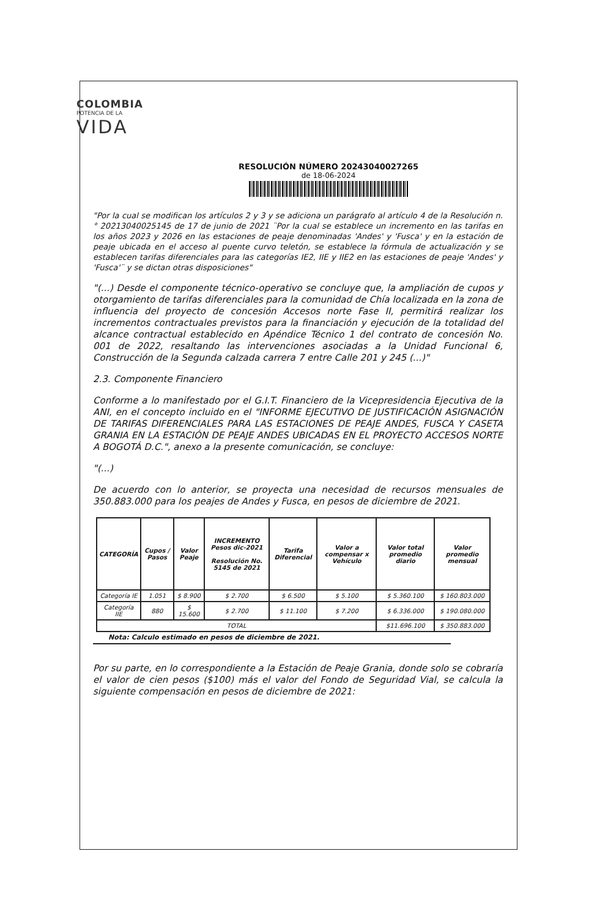COLOMBIA
POTENCIA DE LA
VIDA
RESOLUCIÓN NÚMERO 20243040027265
de 18-06-2024
"Por la cual se modifican los artículos 2 y 3 y se adiciona un parágrafo al artículo 4 de la Resolución n.° 20213040025145 de 17 de junio de 2021 ¨Por la cual se establece un incremento en las tarifas en los años 2023 y 2026 en las estaciones de peaje denominadas 'Andes' y 'Fusca' y en la estación de peaje ubicada en el acceso al puente curvo teletón, se establece la fórmula de actualización y se establecen tarifas diferenciales para las categorías IE2, IIE y IIE2 en las estaciones de peaje 'Andes' y 'Fusca'¨ y se dictan otras disposiciones"
"(...) Desde el componente técnico-operativo se concluye que, la ampliación de cupos y otorgamiento de tarifas diferenciales para la comunidad de Chía localizada en la zona de influencia del proyecto de concesión Accesos norte Fase II, permitirá realizar los incrementos contractuales previstos para la financiación y ejecución de la totalidad del alcance contractual establecido en Apéndice Técnico 1 del contrato de concesión No. 001 de 2022, resaltando las intervenciones asociadas a la Unidad Funcional 6, Construcción de la Segunda calzada carrera 7 entre Calle 201 y 245 (...)"
2.3. Componente Financiero
Conforme a lo manifestado por el G.I.T. Financiero de la Vicepresidencia Ejecutiva de la ANI, en el concepto incluido en el "INFORME EJECUTIVO DE JUSTIFICACIÓN ASIGNACIÓN DE TARIFAS DIFERENCIALES PARA LAS ESTACIONES DE PEAJE ANDES, FUSCA Y CASETA GRANIA EN LA ESTACIÓN DE PEAJE ANDES UBICADAS EN EL PROYECTO ACCESOS NORTE A BOGOTÁ D.C.", anexo a la presente comunicación, se concluye:
"(...)
De acuerdo con lo anterior, se proyecta una necesidad de recursos mensuales de 350.883.000 para los peajes de Andes y Fusca, en pesos de diciembre de 2021.
| CATEGORÍA | Cupos / Pasos | Valor Peaje | INCREMENTO Pesos dic-2021 Resolución No. 5145 de 2021 | Tarifa Diferencial | Valor a compensar x Vehículo | Valor total promedio diario | Valor promedio mensual |
| --- | --- | --- | --- | --- | --- | --- | --- |
| Categoría IE | 1.051 | $ 8.900 | $ 2.700 | $ 6.500 | $ 5.100 | $ 5.360.100 | $ 160.803.000 |
| Categoría IIE | 880 | $ 15.600 | $ 2.700 | $ 11.100 | $ 7.200 | $ 6.336.000 | $ 190.080.000 |
| TOTAL | | | | | | $11.696.100 | $ 350.883.000 |
Nota: Calculo estimado en pesos de diciembre de 2021.
Por su parte, en lo correspondiente a la Estación de Peaje Grania, donde solo se cobraría el valor de cien pesos ($100) más el valor del Fondo de Seguridad Vial, se calcula la siguiente compensación en pesos de diciembre de 2021: